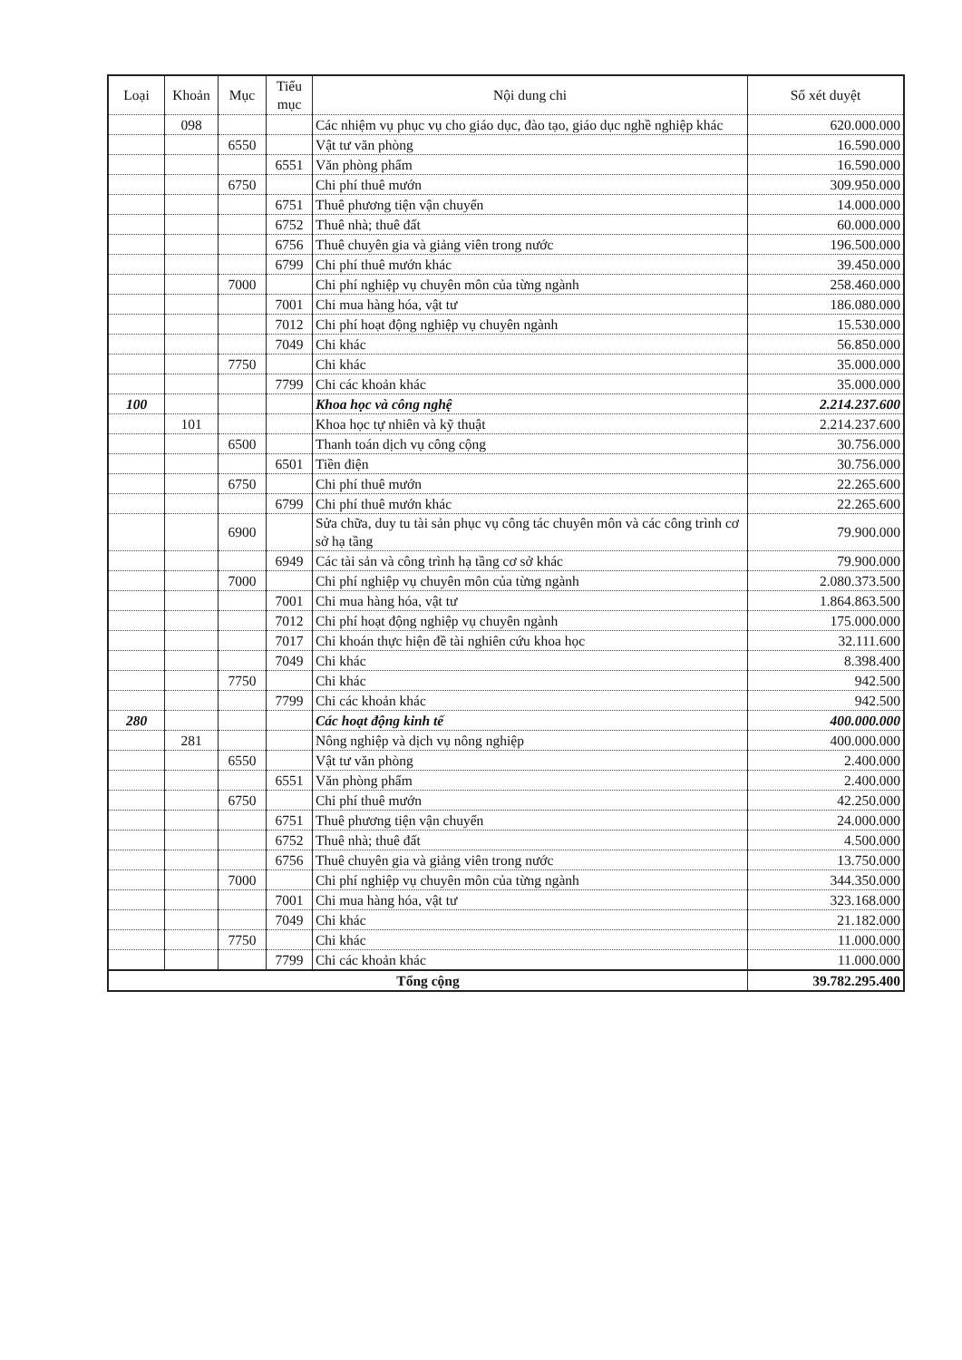| Loại | Khoản | Mục | Tiểu mục | Nội dung chi | Số xét duyệt |
| --- | --- | --- | --- | --- | --- |
| | 098 | | | Các nhiệm vụ phục vụ cho giáo dục, đào tạo, giáo dục nghề nghiệp khác | 620.000.000 |
| | | 6550 | | Vật tư văn phòng | 16.590.000 |
| | | | 6551 | Văn phòng phẩm | 16.590.000 |
| | | 6750 | | Chi phí thuê mướn | 309.950.000 |
| | | | 6751 | Thuê phương tiện vận chuyển | 14.000.000 |
| | | | 6752 | Thuê nhà; thuê đất | 60.000.000 |
| | | | 6756 | Thuê chuyên gia và giảng viên trong nước | 196.500.000 |
| | | | 6799 | Chi phí thuê mướn khác | 39.450.000 |
| | | 7000 | | Chi phí nghiệp vụ chuyên môn của từng ngành | 258.460.000 |
| | | | 7001 | Chi mua hàng hóa, vật tư | 186.080.000 |
| | | | 7012 | Chi phí hoạt động nghiệp vụ chuyên ngành | 15.530.000 |
| | | | 7049 | Chi khác | 56.850.000 |
| | | 7750 | | Chi khác | 35.000.000 |
| | | | 7799 | Chi các khoản khác | 35.000.000 |
| 100 | | | | Khoa học và công nghệ | 2.214.237.600 |
| | 101 | | | Khoa học tự nhiên và kỹ thuật | 2.214.237.600 |
| | | 6500 | | Thanh toán dịch vụ công cộng | 30.756.000 |
| | | | 6501 | Tiền điện | 30.756.000 |
| | | 6750 | | Chi phí thuê mướn | 22.265.600 |
| | | | 6799 | Chi phí thuê mướn khác | 22.265.600 |
| | | 6900 | | Sửa chữa, duy tu tài sản phục vụ công tác chuyên môn và các công trình cơ sở hạ tầng | 79.900.000 |
| | | | 6949 | Các tài sản và công trình hạ tầng cơ sở khác | 79.900.000 |
| | | 7000 | | Chi phí nghiệp vụ chuyên môn của từng ngành | 2.080.373.500 |
| | | | 7001 | Chi mua hàng hóa, vật tư | 1.864.863.500 |
| | | | 7012 | Chi phí hoạt động nghiệp vụ chuyên ngành | 175.000.000 |
| | | | 7017 | Chi khoán thực hiện đề tài nghiên cứu khoa học | 32.111.600 |
| | | | 7049 | Chi khác | 8.398.400 |
| | | 7750 | | Chi khác | 942.500 |
| | | | 7799 | Chi các khoản khác | 942.500 |
| 280 | | | | Các hoạt động kinh tế | 400.000.000 |
| | 281 | | | Nông nghiệp và dịch vụ nông nghiệp | 400.000.000 |
| | | 6550 | | Vật tư văn phòng | 2.400.000 |
| | | | 6551 | Văn phòng phẩm | 2.400.000 |
| | | 6750 | | Chi phí thuê mướn | 42.250.000 |
| | | | 6751 | Thuê phương tiện vận chuyển | 24.000.000 |
| | | | 6752 | Thuê nhà; thuê đất | 4.500.000 |
| | | | 6756 | Thuê chuyên gia và giảng viên trong nước | 13.750.000 |
| | | 7000 | | Chi phí nghiệp vụ chuyên môn của từng ngành | 344.350.000 |
| | | | 7001 | Chi mua hàng hóa, vật tư | 323.168.000 |
| | | | 7049 | Chi khác | 21.182.000 |
| | | 7750 | | Chi khác | 11.000.000 |
| | | | 7799 | Chi các khoản khác | 11.000.000 |
| Tổng cộng | | | | | 39.782.295.400 |